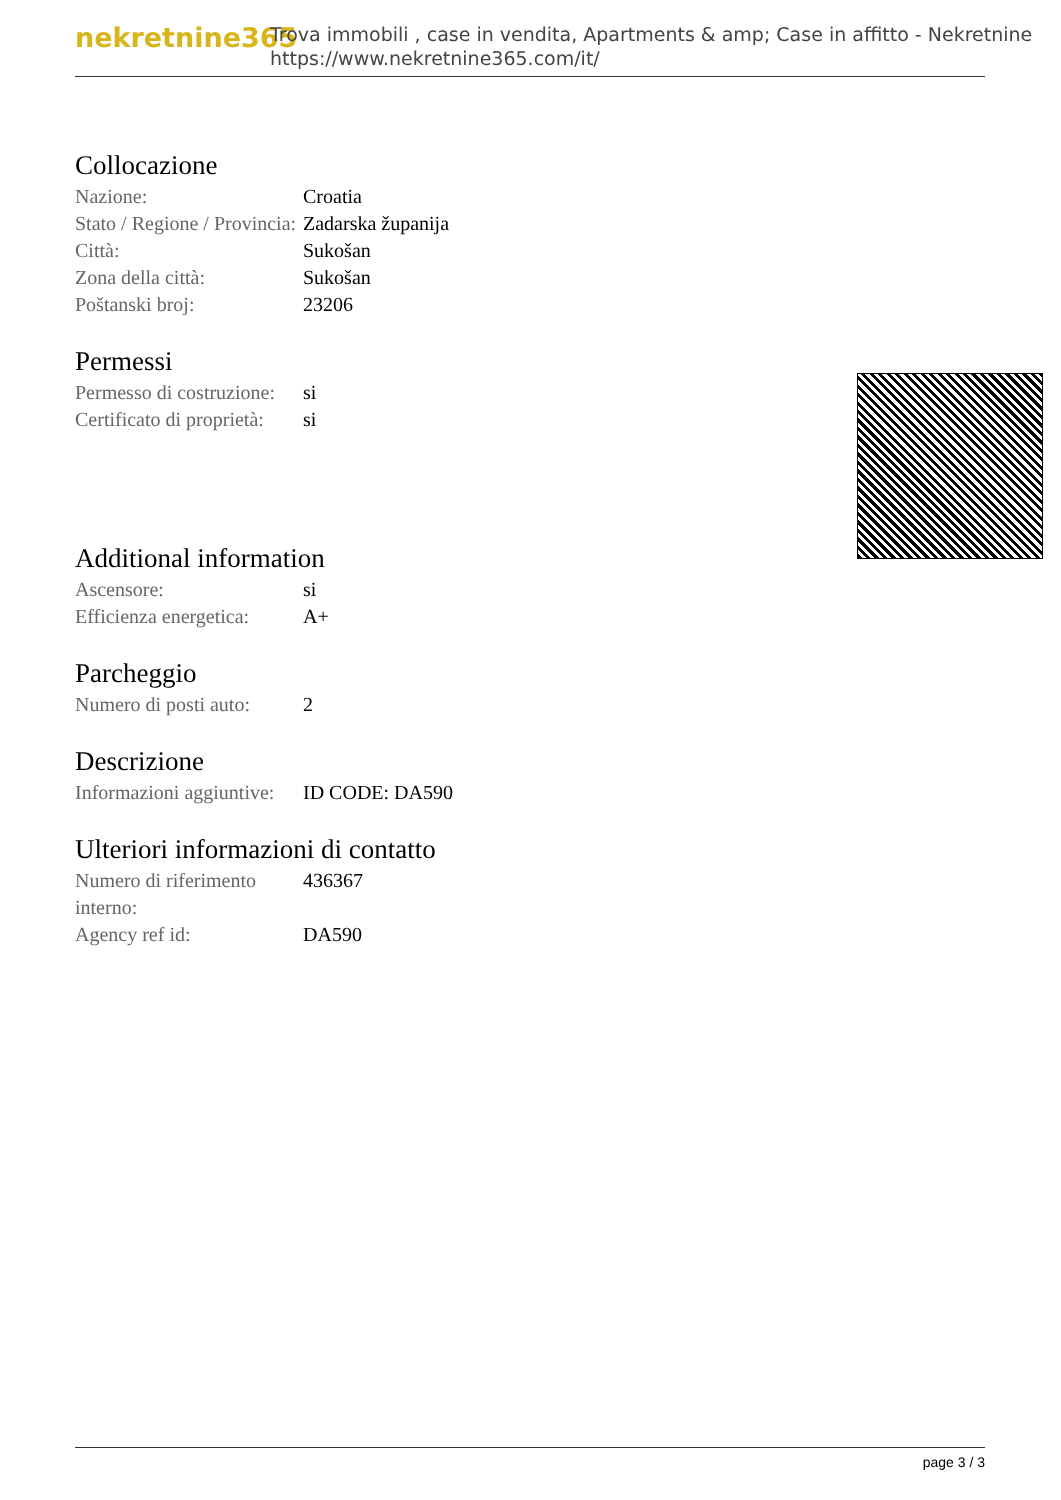nekretnine365
Trova immobili , case in vendita, Apartments & amp; Case in affitto - Nekretnine
https://www.nekretnine365.com/it/
Collocazione
| Nazione: | Croatia |
| Stato / Regione / Provincia: | Zadarska županija |
| Città: | Sukošan |
| Zona della città: | Sukošan |
| Poštanski broj: | 23206 |
Permessi
| Permesso di costruzione: | si |
| Certificato di proprietà: | si |
Additional information
| Ascensore: | si |
| Efficienza energetica: | A+ |
Parcheggio
| Numero di posti auto: | 2 |
Descrizione
| Informazioni aggiuntive: | ID CODE: DA590 |
Ulteriori informazioni di contatto
| Numero di riferimento interno: | 436367 |
| Agency ref id: | DA590 |
page 3 / 3